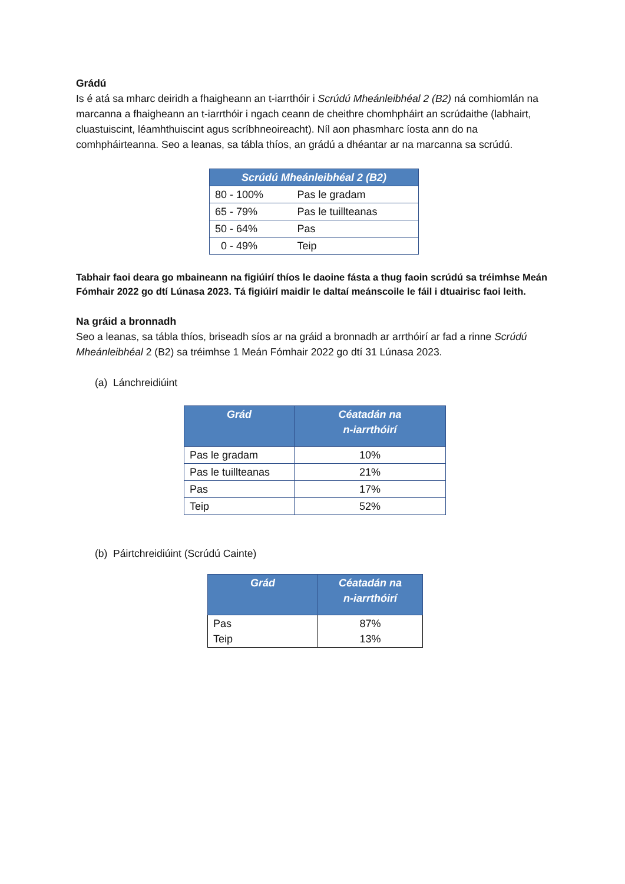Grádú
Is é atá sa mharc deiridh a fhaigheann an t-iarrthóir i Scrúdú Mheánleibhéal 2 (B2) ná comhiomlán na marcanna a fhaigheann an t-iarrthóir i ngach ceann de cheithre chomhpháirt an scrúdaithe (labhairt, cluastuiscint, léamhthuiscint agus scríbhneoireacht). Níl aon phasmharc íosta ann do na comhpháirteanna. Seo a leanas, sa tábla thíos, an grádú a dhéantar ar na marcanna sa scrúdú.
| Scrúdú Mheánleibhéal 2 (B2) | |
| --- | --- |
| 80 - 100% | Pas le gradam |
| 65 - 79% | Pas le tuillteanas |
| 50 - 64% | Pas |
| 0 - 49% | Teip |
Tabhair faoi deara go mbaineann na figiúirí thíos le daoine fásta a thug faoin scrúdú sa tréimhse Meán Fómhair 2022 go dtí Lúnasa 2023. Tá figiúirí maidir le daltaí meánscoile le fáil i dtuairisc faoi leith.
Na gráid a bronnadh
Seo a leanas, sa tábla thíos, briseadh síos ar na gráid a bronnadh ar arrthóirí ar fad a rinne Scrúdú Mheánleibhéal 2 (B2) sa tréimhse 1 Meán Fómhair 2022 go dtí 31 Lúnasa 2023.
(a) Lánchreidiúint
| Grád | Céatadán na n-iarrthóirí |
| --- | --- |
| Pas le gradam | 10% |
| Pas le tuillteanas | 21% |
| Pas | 17% |
| Teip | 52% |
(b) Páirtchreidiúint (Scrúdú Cainte)
| Grád | Céatadán na n-iarrthóirí |
| --- | --- |
| Pas Teip | 87% 13% |